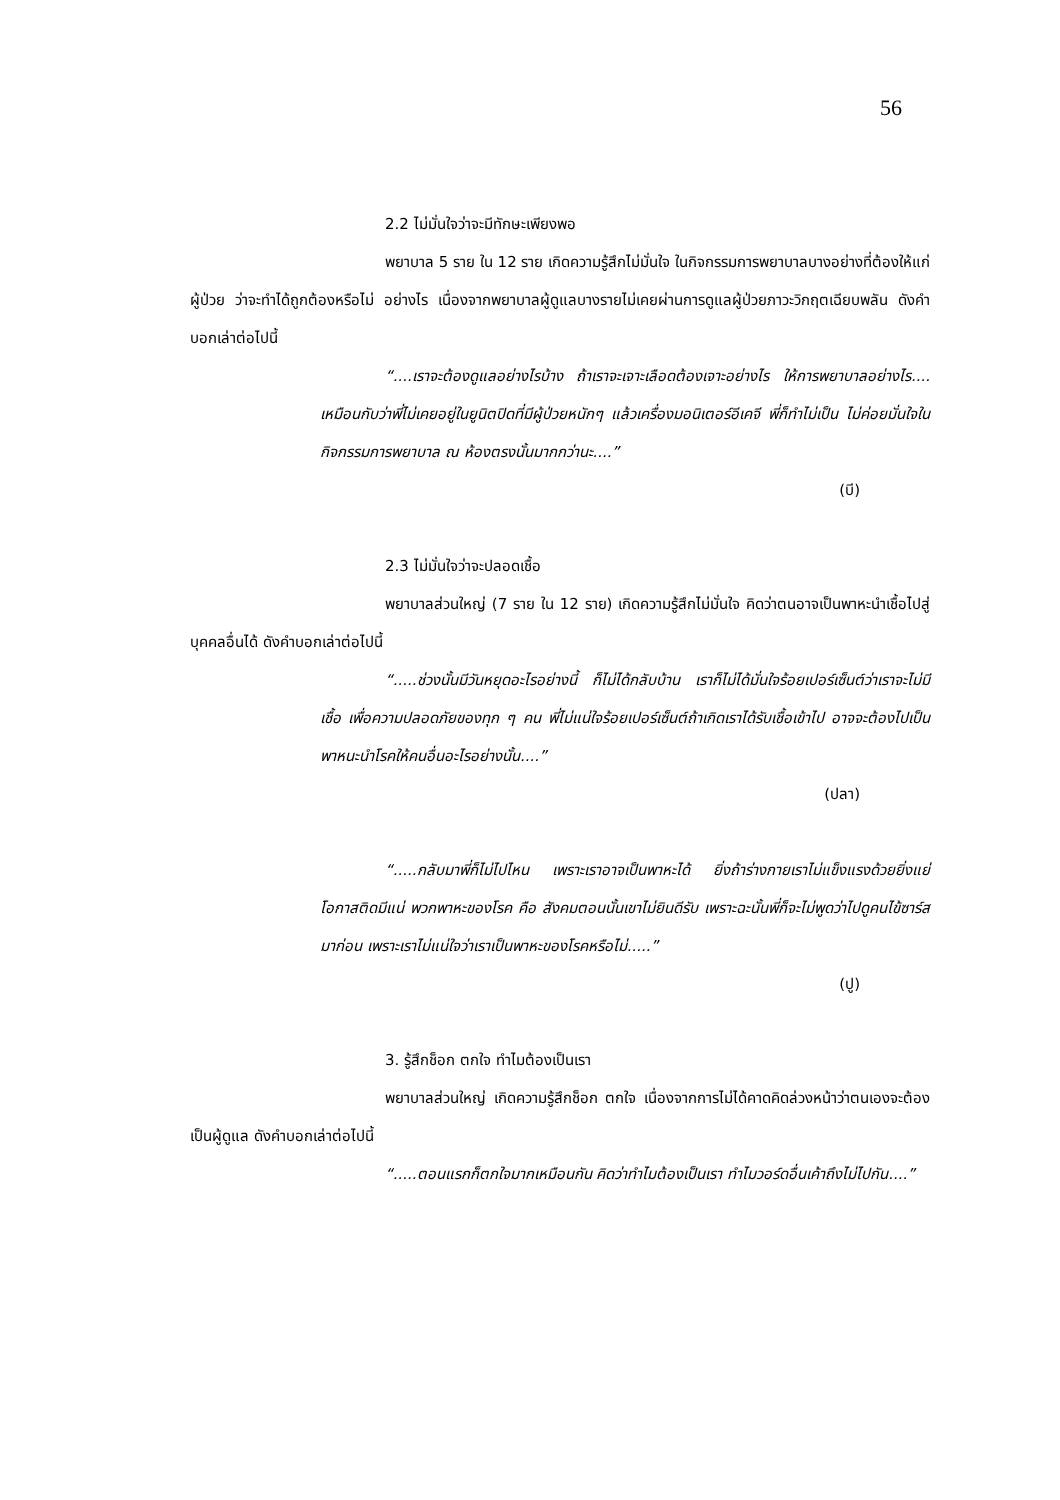56
2.2 ไม่มั่นใจว่าจะมีทักษะเพียงพอ
พยาบาล 5 ราย ใน 12 ราย เกิดความรู้สึกไม่มั่นใจ ในกิจกรรมการพยาบาลบางอย่างที่ต้องให้แก่ผู้ป่วย ว่าจะทำได้ถูกต้องหรือไม่ อย่างไร เนื่องจากพยาบาลผู้ดูแลบางรายไม่เคยผ่านการดูแลผู้ป่วยภาวะวิกฤตเฉียบพลัน ดังคำบอกเล่าต่อไปนี้
“....เราจะต้องดูแลอย่างไรบ้าง ถ้าเราจะเจาะเลือดต้องเจาะอย่างไร ให้การพยาบาลอย่างไร.... เหมือนกับว่าพี่ไม่เคยอยู่ในยูนิตปิดที่มีผู้ป่วยหนักๆ แล้วเครื่องมอนิเตอร์อีเคจี พี่ก็ทำไม่เป็น ไม่ค่อยมั่นใจในกิจกรรมการพยาบาล ณ ห้องตรงนั้นมากกว่านะ....”
(บี)
2.3 ไม่มั่นใจว่าจะปลอดเชื้อ
พยาบาลส่วนใหญ่ (7 ราย ใน 12 ราย) เกิดความรู้สึกไม่มั่นใจ คิดว่าตนอาจเป็นพาหะนำเชื้อไปสู่บุคคลอื่นได้ ดังคำบอกเล่าต่อไปนี้
“.....ช่วงนั้นมีวันหยุดอะไรอย่างนี้ ก็ไม่ได้กลับบ้าน เราก็ไม่ได้มั่นใจร้อยเปอร์เซ็นต์ว่าเราจะไม่มีเชื้อ เพื่อความปลอดภัยของทุก ๆ คน พี่ไม่แน่ใจร้อยเปอร์เซ็นต์ถ้าเกิดเราได้รับเชื้อเข้าไป อาจจะต้องไปเป็นพาหนะนำโรคให้คนอื่นอะไรอย่างนั้น....”
(ปลา)
“.....กลับมาพี่ก็ไม่ไปไหน เพราะเราอาจเป็นพาหะได้ ยิ่งถ้าร่างกายเราไม่แข็งแรงด้วยยิ่งแย่ โอกาสติดมีแน่ พวกพาหะของโรค คือ สังคมตอนนั้นเขาไม่ยินดีรับ เพราะฉะนั้นพี่ก็จะไม่พูดว่าไปดูคนไข้ซาร์สมาก่อน เพราะเราไม่แน่ใจว่าเราเป็นพาหะของโรคหรือไม่.....”
(ปู)
3. รู้สึกช็อก ตกใจ ทำไมต้องเป็นเรา
พยาบาลส่วนใหญ่ เกิดความรู้สึกช็อก ตกใจ เนื่องจากการไม่ได้คาดคิดล่วงหน้าว่าตนเองจะต้องเป็นผู้ดูแล ดังคำบอกเล่าต่อไปนี้
“.....ตอนแรกก็ตกใจมากเหมือนกัน คิดว่าทำไมต้องเป็นเรา ทำไมวอร์ดอื่นเค้าถึงไม่ไปกัน....”